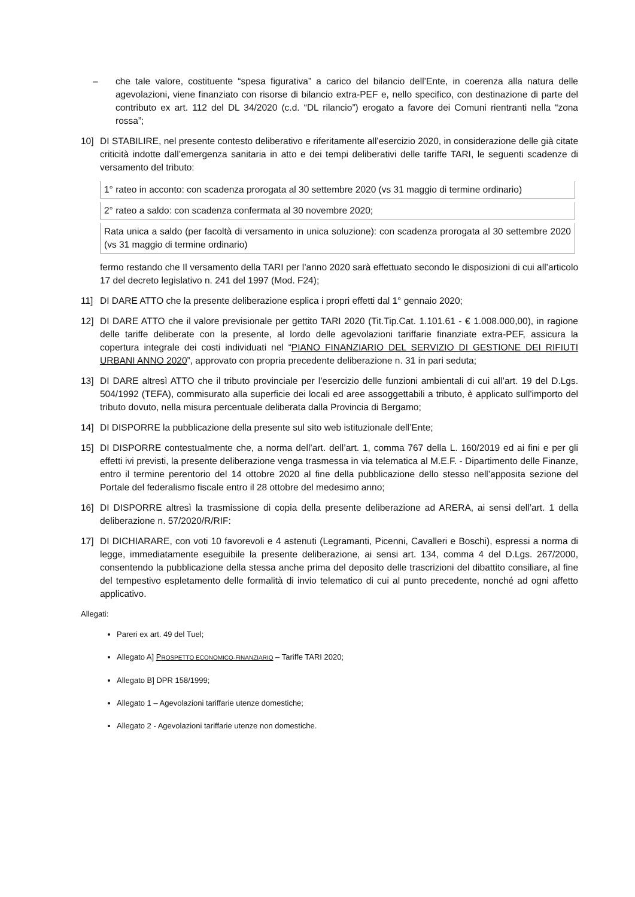– che tale valore, costituente “spesa figurativa” a carico del bilancio dell’Ente, in coerenza alla natura delle agevolazioni, viene finanziato con risorse di bilancio extra-PEF e, nello specifico, con destinazione di parte del contributo ex art. 112 del DL 34/2020 (c.d. “DL rilancio”) erogato a favore dei Comuni rientranti nella “zona rossa”;
10] DI STABILIRE, nel presente contesto deliberativo e riferitamente all’esercizio 2020, in considerazione delle già citate criticità indotte dall’emergenza sanitaria in atto e dei tempi deliberativi delle tariffe TARI, le seguenti scadenze di versamento del tributo:
| 1° rateo in acconto: con scadenza prorogata al 30 settembre 2020 (vs 31 maggio di termine ordinario) |
| 2° rateo a saldo: con scadenza confermata al 30 novembre 2020; |
| Rata unica a saldo (per facoltà di versamento in unica soluzione): con scadenza prorogata al 30 settembre 2020 (vs 31 maggio di termine ordinario) |
fermo restando che Il versamento della TARI per l’anno 2020 sarà effettuato secondo le disposizioni di cui all’articolo 17 del decreto legislativo n. 241 del 1997 (Mod. F24);
11] DI DARE ATTO che la presente deliberazione esplica i propri effetti dal 1° gennaio 2020;
12] DI DARE ATTO che il valore previsionale per gettito TARI 2020 (Tit.Tip.Cat. 1.101.61 - € 1.008.000,00), in ragione delle tariffe deliberate con la presente, al lordo delle agevolazioni tariffarie finanziate extra-PEF, assicura la copertura integrale dei costi individuati nel “PIANO FINANZIARIO DEL SERVIZIO DI GESTIONE DEI RIFIUTI URBANI ANNO 2020”, approvato con propria precedente deliberazione n. 31 in pari seduta;
13] DI DARE altresì ATTO che il tributo provinciale per l’esercizio delle funzioni ambientali di cui all’art. 19 del D.Lgs. 504/1992 (TEFA), commisurato alla superficie dei locali ed aree assoggettabili a tributo, è applicato sull'importo del tributo dovuto, nella misura percentuale deliberata dalla Provincia di Bergamo;
14] DI DISPORRE la pubblicazione della presente sul sito web istituzionale dell’Ente;
15] DI DISPORRE contestualmente che, a norma dell’art. dell’art. 1, comma 767 della L. 160/2019 ed ai fini e per gli effetti ivi previsti, la presente deliberazione venga trasmessa in via telematica al M.E.F. - Dipartimento delle Finanze, entro il termine perentorio del 14 ottobre 2020 al fine della pubblicazione dello stesso nell’apposita sezione del Portale del federalismo fiscale entro il 28 ottobre del medesimo anno;
16] DI DISPORRE altresì la trasmissione di copia della presente deliberazione ad ARERA, ai sensi dell’art. 1 della deliberazione n. 57/2020/R/RIF:
17] DI DICHIARARE, con voti 10 favorevoli e 4 astenuti (Legramanti, Picenni, Cavalleri e Boschi), espressi a norma di legge, immediatamente eseguibile la presente deliberazione, ai sensi art. 134, comma 4 del D.Lgs. 267/2000, consentendo la pubblicazione della stessa anche prima del deposito delle trascrizioni del dibattito consiliare, al fine del tempestivo espletamento delle formalità di invio telematico di cui al punto precedente, nonché ad ogni affetto applicativo.
Allegati:
Pareri ex art. 49 del Tuel;
Allegato A] PROSPETTO ECONOMICO-FINANZIARIO – Tariffe TARI 2020;
Allegato B] DPR 158/1999;
Allegato 1 – Agevolazioni tariffarie utenze domestiche;
Allegato 2 - Agevolazioni tariffarie utenze non domestiche.